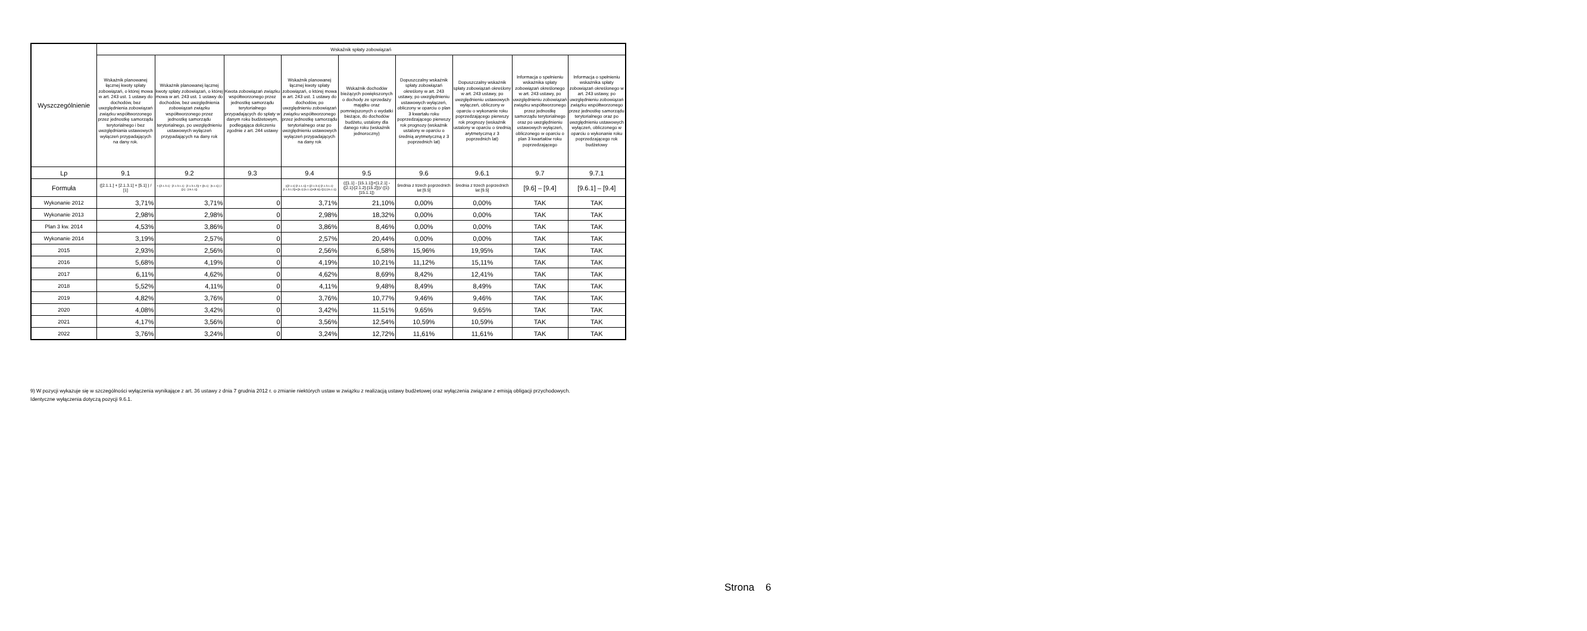| Wyszczególnienie | Wskaźnik spłaty zobowiązań | | | | | | | | |
| --- | --- | --- | --- | --- | --- | --- | --- | --- | --- |
| | Wskaźnik planowanej łącznej kwoty spłaty zobowiązań, o której mowa w art. 243 ust. 1 ustawy do dochodów, bez uwzględnienia zobowiązań związku współtworzonego przez jednostkę samorządu terytorialnego i bez uwzględniania ustawowych wyłączeń przypadających na dany rok. | Wskaźnik planowanej łącznej kwoty spłaty zobowiązań, o której mowa w art. 243 ust. 1 ustawy do dochodów, bez uwzględnienia zobowiązań związku współtworzonego przez jednostkę samorządu terytorialnego, po uwzględnieniu ustawowych wyłączeń przypadających na dany rok | Kwota zobowiązań związku współtworzonego przez jednostkę samorządu terytorialnego przypadających do spłaty w danym roku budżetowym, podlegająca doliczeniu zgodnie z art. 244 ustawy | Wskaźnik planowanej łącznej kwoty spłaty zobowiązań, o której mowa w art. 243 ust. 1 ustawy do dochodów, po uwzględnieniu zobowiązań związku współtworzonego przez jednostkę samorządu terytorialnego oraz po uwzględnieniu ustawowych wyłączeń przypadających na dany rok | Wskaźnik dochodów bieżących powiększonych o dochody ze sprzedaży majątku oraz pomniejszonych o wydatki bieżące, do dochodów budżetu, ustalony dla danego roku (wskaźnik jednoroczny) | Dopuszczalny wskaźnik spłaty zobowiązań określony w art. 243 ustawy, po uwzględnieniu ustawowych wyłączeń, obliczony w oparciu o plan 3 kwartału roku poprzedzającego pierwszy rok prognozy (wskaźnik ustalony w oparciu o średnią arytmetyczną z 3 poprzednich lat) | Dopuszczalny wskaźnik spłaty zobowiązań określony w art. 243 ustawy, po uwzględnieniu ustawowych wyłączeń, obliczony w oparciu o wykonanie roku poprzedzającego pierwszy rok prognozy (wskaźnik ustalony w oparciu o średnią arytmetyczną z 3 poprzednich lat) | Informacja o spełnieniu wskaźnika spłaty zobowiązań określonego w art. 243 ustawy, po uwzględnieniu zobowiązań związku współtworzonego przez jednostkę samorządu terytorialnego oraz po uwzględnieniu ustawowych wyłączeń, obliczonego w oparciu o plan 3 kwartałów roku poprzedzającego | Informacja o spełnieniu wskaźnika spłaty zobowiązań określonego w art. 243 ustawy, po uwzględnieniu zobowiązań związku współtworzonego przez jednostkę samorządu terytorialnego oraz po uwzględnieniu ustawowych wyłączeń, obliczonego w oparciu o wykonanie roku poprzedzającego rok budżetowy |
| Lp | 9.1 | 9.2 | 9.3 | 9.4 | 9.5 | 9.6 | 9.6.1 | 9.7 | 9.7.1 |
| Formuła | ([2.1.1.] + [2.1.3.1] + [5.1] ) / [1] | + ([2.1.3.1] - [2.1.3.1.1] - [2.1.3.1.2]) + ([5.1] - [5.1.1]) ) / ([1] - [15.1.1]) | | (([2.1.1]-[2.1.1.1]) + ([2.1.3.1]-[2.1.3.1.1]-[2.1.3.1.2])+([5.1]-[5.1.1])+[9.5]) /([1]-[15.1.1]) | (([1.1] - [15.1.1])+[1.2.1] - ([2.1]-[2.1.2]-[15.2]))/ ([1]-[15.1.1]) | średnia z trzech poprzednich lat [9.5] | średnia z trzech poprzednich lat [9.5] | [9.6] – [9.4] | [9.6.1] – [9.4] |
| Wykonanie 2012 | 3,71% | 3,71% | 0 | 3,71% | 21,10% | 0,00% | 0,00% | TAK | TAK |
| Wykonanie 2013 | 2,98% | 2,98% | 0 | 2,98% | 18,32% | 0,00% | 0,00% | TAK | TAK |
| Plan 3 kw. 2014 | 4,53% | 3,86% | 0 | 3,86% | 8,46% | 0,00% | 0,00% | TAK | TAK |
| Wykonanie 2014 | 3,19% | 2,57% | 0 | 2,57% | 20,44% | 0,00% | 0,00% | TAK | TAK |
| 2015 | 2,93% | 2,56% | 0 | 2,56% | 6,58% | 15,96% | 19,95% | TAK | TAK |
| 2016 | 5,68% | 4,19% | 0 | 4,19% | 10,21% | 11,12% | 15,11% | TAK | TAK |
| 2017 | 6,11% | 4,62% | 0 | 4,62% | 8,69% | 8,42% | 12,41% | TAK | TAK |
| 2018 | 5,52% | 4,11% | 0 | 4,11% | 9,48% | 8,49% | 8,49% | TAK | TAK |
| 2019 | 4,82% | 3,76% | 0 | 3,76% | 10,77% | 9,46% | 9,46% | TAK | TAK |
| 2020 | 4,08% | 3,42% | 0 | 3,42% | 11,51% | 9,65% | 9,65% | TAK | TAK |
| 2021 | 4,17% | 3,56% | 0 | 3,56% | 12,54% | 10,59% | 10,59% | TAK | TAK |
| 2022 | 3,76% | 3,24% | 0 | 3,24% | 12,72% | 11,61% | 11,61% | TAK | TAK |
9) W pozycji wykazuje się w szczególności wyłączenia wynikające z art. 36 ustawy z dnia 7 grudnia 2012 r. o zmianie niektórych ustaw w związku z realizacją ustawy budżetowej oraz wyłączenia związane z emisją obligacji przychodowych.
Identyczne wyłączenia dotyczą pozycji 9.6.1.
Strona 6